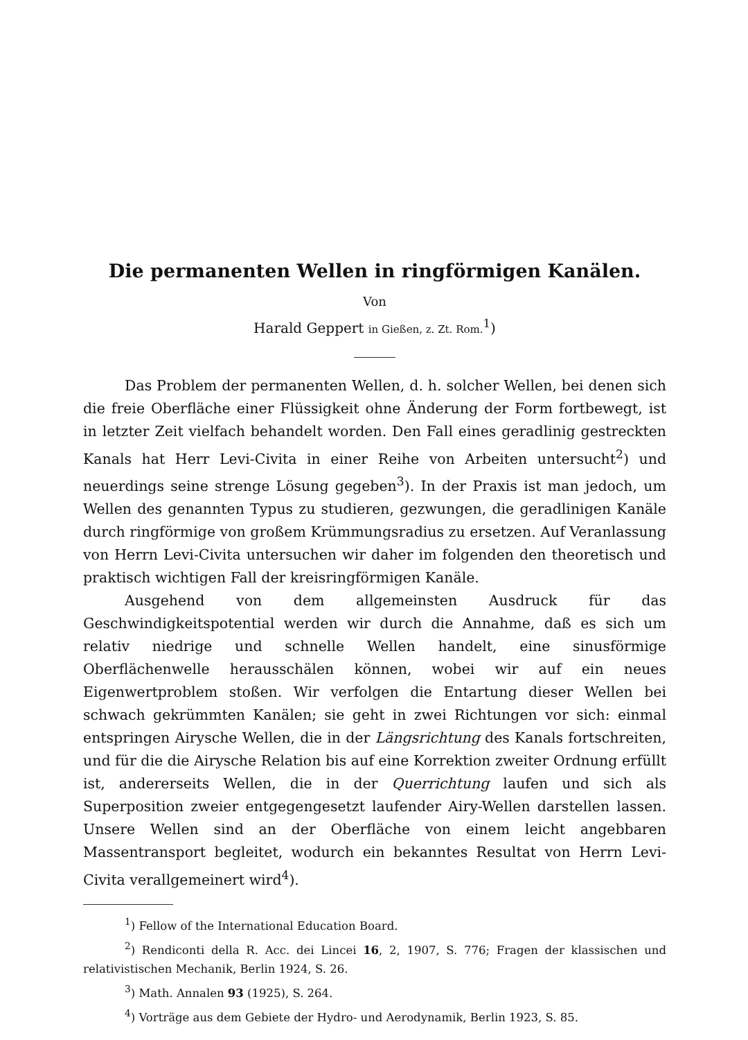Die permanenten Wellen in ringförmigen Kanälen.
Von
Harald Geppert in Gießen, z. Zt. Rom.<sup>1</sup>)
Das Problem der permanenten Wellen, d. h. solcher Wellen, bei denen sich die freie Oberfläche einer Flüssigkeit ohne Änderung der Form fortbewegt, ist in letzter Zeit vielfach behandelt worden. Den Fall eines geradlinig gestreckten Kanals hat Herr Levi-Civita in einer Reihe von Arbeiten untersucht<sup>2</sup>) und neuerdings seine strenge Lösung gegeben<sup>3</sup>). In der Praxis ist man jedoch, um Wellen des genannten Typus zu studieren, gezwungen, die geradlinigen Kanäle durch ringförmige von großem Krümmungsradius zu ersetzen. Auf Veranlassung von Herrn Levi-Civita untersuchen wir daher im folgenden den theoretisch und praktisch wichtigen Fall der kreisringförmigen Kanäle.
Ausgehend von dem allgemeinsten Ausdruck für das Geschwindigkeitspotential werden wir durch die Annahme, daß es sich um relativ niedrige und schnelle Wellen handelt, eine sinusförmige Oberflächenwelle herausschälen können, wobei wir auf ein neues Eigenwertproblem stoßen. Wir verfolgen die Entartung dieser Wellen bei schwach gekrümmten Kanälen; sie geht in zwei Richtungen vor sich: einmal entspringen Airysche Wellen, die in der Längsrichtung des Kanals fortschreiten, und für die die Airysche Relation bis auf eine Korrektion zweiter Ordnung erfüllt ist, andererseits Wellen, die in der Querrichtung laufen und sich als Superposition zweier entgegengesetzt laufender Airy-Wellen darstellen lassen. Unsere Wellen sind an der Oberfläche von einem leicht angebbaren Massentransport begleitet, wodurch ein bekanntes Resultat von Herrn Levi-Civita verallgemeinert wird<sup>4</sup>).
<sup>1</sup>) Fellow of the International Education Board.
<sup>2</sup>) Rendiconti della R. Acc. dei Lincei 16, 2, 1907, S. 776; Fragen der klassischen und relativistischen Mechanik, Berlin 1924, S. 26.
<sup>3</sup>) Math. Annalen 93 (1925), S. 264.
<sup>4</sup>) Vorträge aus dem Gebiete der Hydro- und Aerodynamik, Berlin 1923, S. 85.